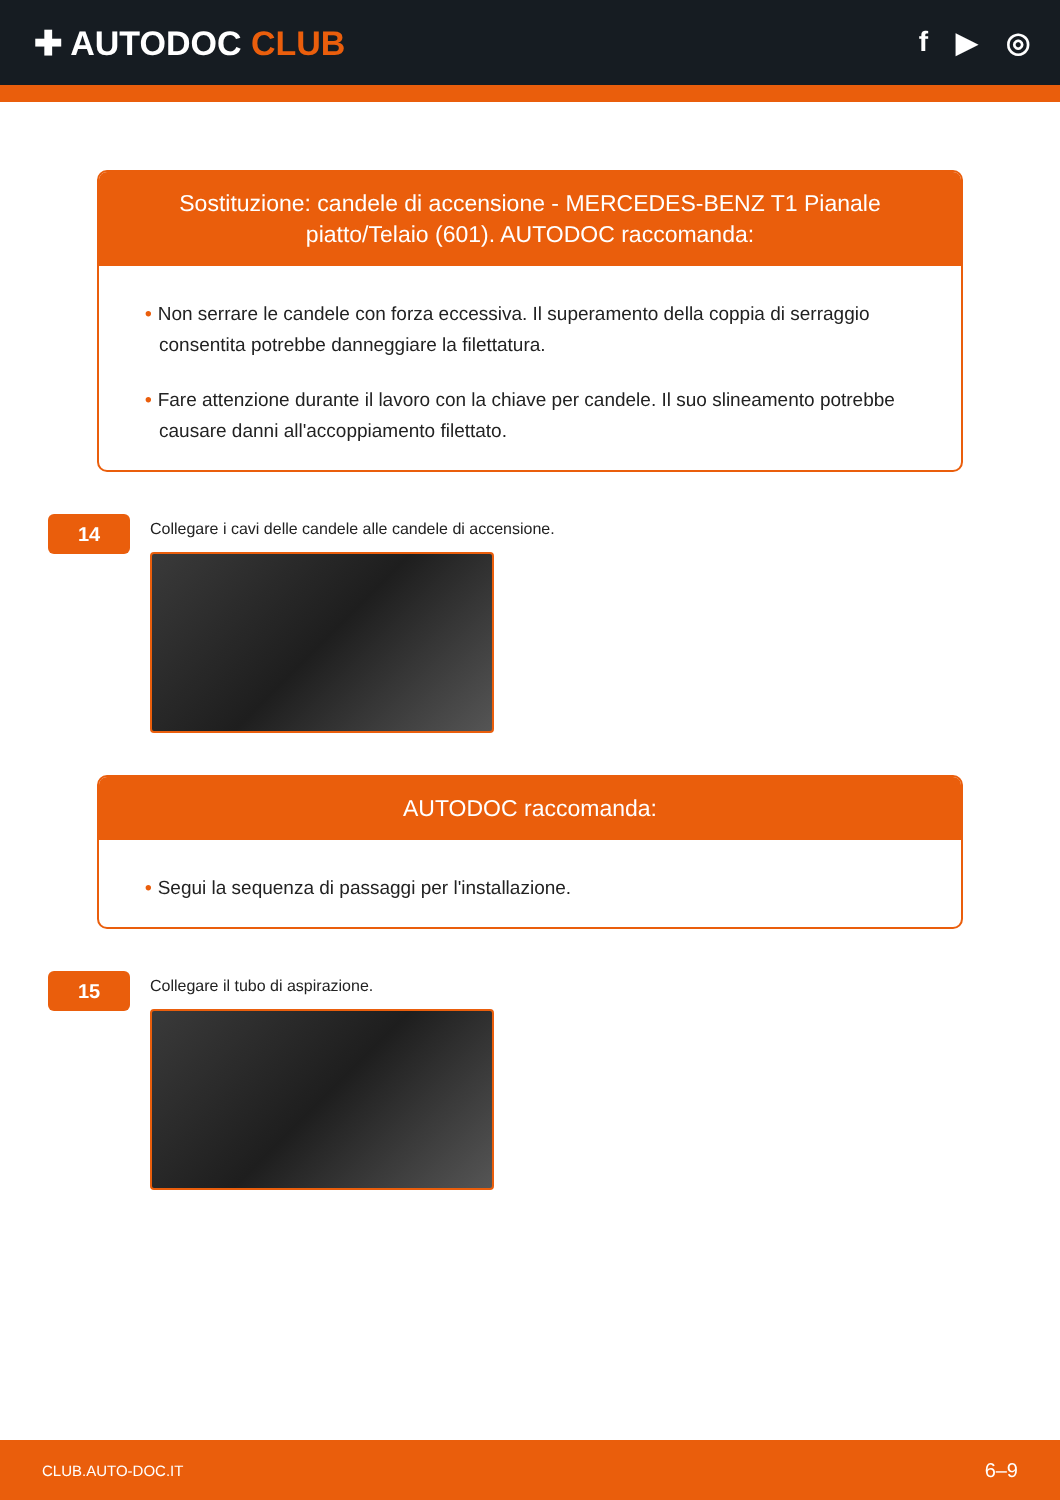✚ AUTODOC CLUB
f ▶ ◎
Sostituzione: candele di accensione - MERCEDES-BENZ T1 Pianale piatto/Telaio (601). AUTODOC raccomanda:
• Non serrare le candele con forza eccessiva. Il superamento della coppia di serraggio consentita potrebbe danneggiare la filettatura.
• Fare attenzione durante il lavoro con la chiave per candele. Il suo slineamento potrebbe causare danni all'accoppiamento filettato.
14
Collegare i cavi delle candele alle candele di accensione.
AUTODOC raccomanda:
• Segui la sequenza di passaggi per l'installazione.
15
Collegare il tubo di aspirazione.
CLUB.AUTO-DOC.IT 6–9